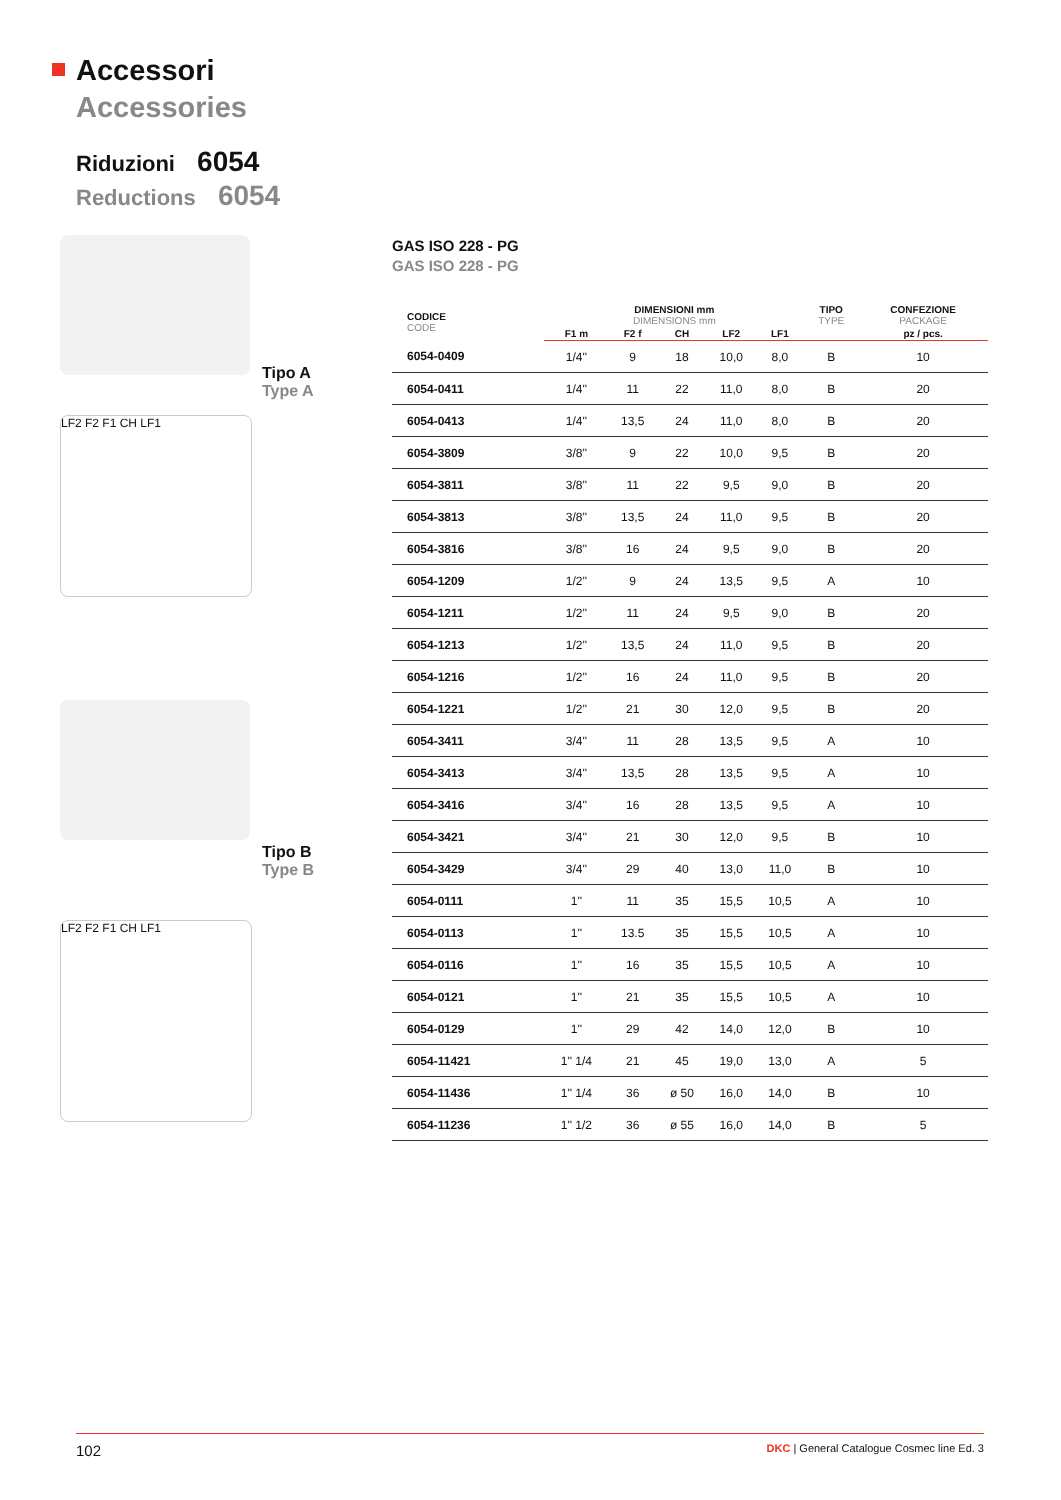Accessori
Accessories
Riduzioni 6054
Reductions 6054
LF2 F2 F1 CH LF1
Tipo A
Type A
LF2 F2 F1 CH LF1
Tipo B
Type B
GAS ISO 228 - PG
GAS ISO 228 - PG
| CODICE CODE | DIMENSIONI mm DIMENSIONS mm | | | | | TIPO TYPE | CONFEZIONE PACKAGE |
| --- | --- | --- | --- | --- | --- | --- | --- |
| | F1 m | F2 f | CH | LF2 | LF1 | | pz / pcs. |
| 6054-0409 | 1/4'' | 9 | 18 | 10,0 | 8,0 | B | 10 |
| 6054-0411 | 1/4'' | 11 | 22 | 11,0 | 8,0 | B | 20 |
| 6054-0413 | 1/4'' | 13,5 | 24 | 11,0 | 8,0 | B | 20 |
| 6054-3809 | 3/8'' | 9 | 22 | 10,0 | 9,5 | B | 20 |
| 6054-3811 | 3/8'' | 11 | 22 | 9,5 | 9,0 | B | 20 |
| 6054-3813 | 3/8'' | 13,5 | 24 | 11,0 | 9,5 | B | 20 |
| 6054-3816 | 3/8'' | 16 | 24 | 9,5 | 9,0 | B | 20 |
| 6054-1209 | 1/2'' | 9 | 24 | 13,5 | 9,5 | A | 10 |
| 6054-1211 | 1/2'' | 11 | 24 | 9,5 | 9,0 | B | 20 |
| 6054-1213 | 1/2'' | 13,5 | 24 | 11,0 | 9,5 | B | 20 |
| 6054-1216 | 1/2'' | 16 | 24 | 11,0 | 9,5 | B | 20 |
| 6054-1221 | 1/2'' | 21 | 30 | 12,0 | 9,5 | B | 20 |
| 6054-3411 | 3/4'' | 11 | 28 | 13,5 | 9,5 | A | 10 |
| 6054-3413 | 3/4'' | 13,5 | 28 | 13,5 | 9,5 | A | 10 |
| 6054-3416 | 3/4'' | 16 | 28 | 13,5 | 9,5 | A | 10 |
| 6054-3421 | 3/4'' | 21 | 30 | 12,0 | 9,5 | B | 10 |
| 6054-3429 | 3/4'' | 29 | 40 | 13,0 | 11,0 | B | 10 |
| 6054-0111 | 1'' | 11 | 35 | 15,5 | 10,5 | A | 10 |
| 6054-0113 | 1'' | 13.5 | 35 | 15,5 | 10,5 | A | 10 |
| 6054-0116 | 1'' | 16 | 35 | 15,5 | 10,5 | A | 10 |
| 6054-0121 | 1'' | 21 | 35 | 15,5 | 10,5 | A | 10 |
| 6054-0129 | 1'' | 29 | 42 | 14,0 | 12,0 | B | 10 |
| 6054-11421 | 1'' 1/4 | 21 | 45 | 19,0 | 13,0 | A | 5 |
| 6054-11436 | 1'' 1/4 | 36 | ø 50 | 16,0 | 14,0 | B | 10 |
| 6054-11236 | 1'' 1/2 | 36 | ø 55 | 16,0 | 14,0 | B | 5 |
102
DKC | General Catalogue Cosmec line Ed. 3